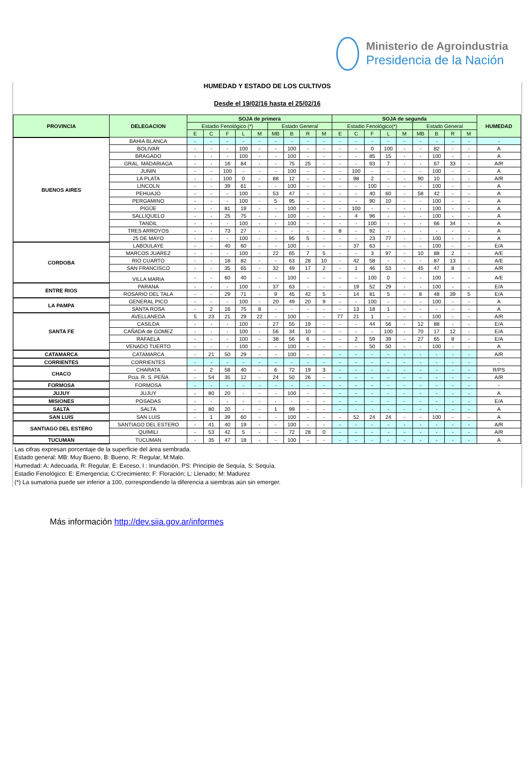Ministerio de Agroindustria
Presidencia de la Nación
HUMEDAD Y ESTADO DE LOS CULTIVOS
Desde el 19/02/16 hasta el 25/02/16
| PROVINCIA | DELEGACION | SOJA de primera | | | | | | | | | SOJA de segunda | | | | | | | | | HUMEDAD |
| --- | --- | --- | --- | --- | --- | --- | --- | --- | --- | --- | --- | --- | --- | --- | --- | --- | --- | --- | --- | --- |
| | | Estadio Fenológico (*) | | | | | Estado General | | | | Estadio Fenológico(*) | | | | | Estado General | | | | |
| | | E | C | F | L | M | MB | B | R | M | E | C | F | L | M | MB | B | R | M | |
| BUENOS AIRES | BAHIA BLANCA | - | - | - | - | - | - | - | - | - | - | - | - | - | - | - | - | - | - | - |
| | BOLIVAR | - | - | - | 100 | - | - | 100 | - | - | - | - | 0 | 100 | - | - | 82 | - | - | A |
| | BRAGADO | - | - | - | 100 | - | - | 100 | - | - | - | - | 85 | 15 | - | - | 100 | - | - | A |
| | GRAL. MADARIAGA | - | - | 16 | 84 | - | - | 75 | 25 | - | - | - | 93 | 7 | - | - | 67 | 33 | - | A/R |
| | JUNIN | - | - | 100 | - | - | - | 100 | - | - | - | 100 | - | - | - | - | 100 | - | - | A |
| | LA PLATA | - | - | 100 | 0 | - | 88 | 12 | - | - | - | 98 | 2 | - | - | 90 | 10 | - | - | A/R |
| | LINCOLN | - | - | 39 | 61 | - | - | 100 | - | - | - | - | 100 | - | - | - | 100 | - | - | A |
| | PEHUAJO | - | - | - | 100 | - | 53 | 47 | - | - | - | - | 40 | 60 | - | 58 | 42 | - | - | A |
| | PERGAMINO | - | - | - | 100 | - | 5 | 95 | - | - | - | - | 90 | 10 | - | - | 100 | - | - | A |
| | PIGÜE | - | - | 81 | 19 | - | - | 100 | - | - | - | 100 | - | - | - | - | 100 | - | - | A |
| | SALLIQUELO | - | - | 25 | 75 | - | - | 100 | - | - | - | 4 | 96 | - | - | - | 100 | - | - | A |
| | TANDIL | - | - | - | 100 | - | - | 100 | - | - | - | - | 100 | - | - | - | 66 | 34 | - | A |
| | TRES ARROYOS | - | - | 73 | 27 | - | - | - | - | - | 8 | - | 92 | - | - | - | - | - | - | A |
| | 25 DE MAYO | - | - | - | 100 | - | - | 95 | 5 | - | - | - | 23 | 77 | - | - | 100 | - | - | A |
| CORDOBA | LABOULAYE | - | - | 40 | 60 | - | - | 100 | - | - | - | 37 | 63 | - | - | - | 100 | - | - | E/A |
| | MARCOS JUAREZ | - | - | - | 100 | - | 22 | 65 | 7 | 5 | - | - | 3 | 97 | - | 10 | 88 | 2 | - | A/E |
| | RIO CUARTO | - | - | 18 | 82 | - | - | 63 | 28 | 10 | - | 42 | 58 | - | - | - | 87 | 13 | - | A/E |
| | SAN FRANCISCO | - | - | 35 | 65 | - | 32 | 49 | 17 | 2 | - | 1 | 46 | 53 | - | 45 | 47 | 8 | - | A/R |
| | VILLA MARIA | - | - | 60 | 40 | - | - | 100 | - | - | - | - | 100 | 0 | - | - | 100 | - | - | A/E |
| ENTRE RIOS | PARANA | - | - | - | 100 | - | 37 | 63 | - | - | - | 19 | 52 | 29 | - | - | 100 | - | - | E/A |
| | ROSARIO DEL TALA | - | - | 29 | 71 | - | 9 | 45 | 42 | 5 | - | 14 | 81 | 5 | - | 8 | 48 | 39 | 5 | E/A |
| LA PAMPA | GENERAL PICO | - | - | - | 100 | - | 20 | 49 | 20 | 9 | - | - | 100 | - | - | - | 100 | - | - | A |
| | SANTA ROSA | - | 2 | 16 | 75 | 8 | - | - | - | - | - | 13 | 18 | 1 | - | - | - | - | - | A |
| SANTA FE | AVELLANEDA | 5 | 23 | 21 | 29 | 22 | - | 100 | - | - | 77 | 21 | 1 | - | - | - | 100 | - | - | A/R |
| | CASILDA | - | - | - | 100 | - | 27 | 55 | 19 | - | - | - | 44 | 56 | - | 12 | 88 | - | - | E/A |
| | CAÑADA de GOMEZ | - | - | - | 100 | - | 56 | 34 | 10 | - | - | - | - | 100 | - | 70 | 17 | 12 | - | E/A |
| | RAFAELA | - | - | - | 100 | - | 38 | 56 | 6 | - | - | 2 | 59 | 39 | - | 27 | 65 | 8 | - | E/A |
| | VENADO TUERTO | - | - | - | 100 | - | - | 100 | - | - | - | - | 50 | 50 | - | - | 100 | - | - | A |
| CATAMARCA | CATAMARCA | - | 21 | 50 | 29 | - | - | 100 | - | - | - | - | - | - | - | - | - | - | - | A/R |
| CORRIENTES | CORRIENTES | - | - | - | - | - | - | - | - | - | - | - | - | - | - | - | - | - | - | - |
| CHACO | CHARATA | - | 2 | 58 | 40 | - | 6 | 72 | 19 | 3 | - | - | - | - | - | - | - | - | - | R/PS |
| | Pcia. R. S. PEÑA | - | 54 | 35 | 12 | - | 24 | 50 | 26 | - | - | - | - | - | - | - | - | - | - | A/R |
| FORMOSA | FORMOSA | - | - | - | - | - | - | - | - | - | - | - | - | - | - | - | - | - | - | - |
| JUJUY | JUJUY | - | 80 | 20 | - | - | - | 100 | - | - | - | - | - | - | - | - | - | - | - | A |
| MISIONES | POSADAS | - | - | - | - | - | - | - | - | - | - | - | - | - | - | - | - | - | - | E/A |
| SALTA | SALTA | - | 80 | 20 | - | - | 1 | 99 | - | - | - | - | - | - | - | - | - | - | - | A |
| SAN LUIS | SAN LUIS | - | 1 | 39 | 60 | - | - | 100 | - | - | - | 52 | 24 | 24 | - | - | 100 | - | - | A |
| SANTIAGO DEL ESTERO | SANTIAGO DEL ESTERO | - | 41 | 40 | 19 | - | - | 100 | - | - | - | - | - | - | - | - | - | - | - | A/R |
| | QUIMILI | - | 53 | 42 | 5 | - | - | 72 | 28 | 0 | - | - | - | - | - | - | - | - | - | A/R |
| TUCUMAN | TUCUMAN | - | 35 | 47 | 18 | - | - | 100 | - | - | - | - | - | - | - | - | - | - | - | A |
Las cifras expresan porcentaje de la superficie del área sembrada.
Estado general: MB: Muy Bueno, B: Bueno, R: Regular, M:Malo.
Humedad: A: Adecuada, R: Regular, E: Exceso, I : Inundación, PS: Principio de Sequía, S: Sequía.
Estadio Fenológico: E: Emergencia; C:Crecimiento; F: Floración; L: Llenado; M: Madurez
(*) La sumatoria puede ser inferior a 100, correspondiendo la diferencia a siembras aún sin emerger.
Más información http://dev.siia.gov.ar/informes